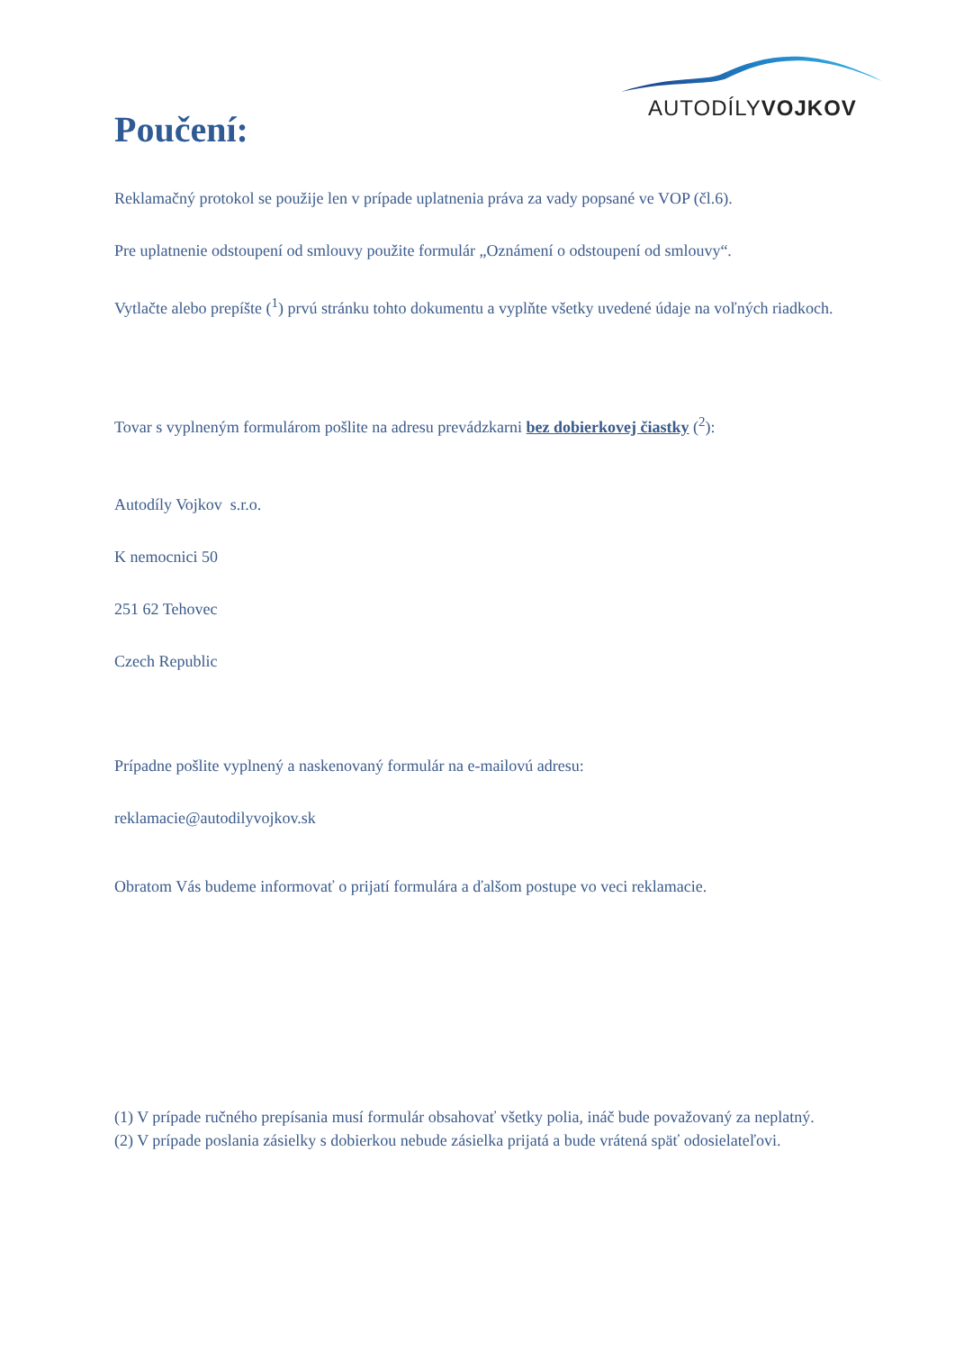AUTODÍLYVOJKOV
Poučení:
Reklamačný protokol se použije len v prípade uplatnenia práva za vady popsané ve VOP (čl.6).
Pre uplatnenie odstoupení od smlouvy použite formulár „Oznámení o odstoupení od smlouvy“.
Vytlačte alebo prepíšte (<sup>1</sup>) prvú stránku tohto dokumentu a vyplňte všetky uvedené údaje na voľných riadkoch.
Tovar s vyplneným formulárom pošlite na adresu prevádzkarni bez dobierkovej čiastky (<sup>2</sup>):
Autodíly Vojkov s.r.o.
K nemocnici 50
251 62 Tehovec
Czech Republic
Prípadne pošlite vyplnený a naskenovaný formulár na e-mailovú adresu:
reklamacie@autodilyvojkov.sk
Obratom Vás budeme informovať o prijatí formulára a ďalšom postupe vo veci reklamacie.
(1) V prípade ručného prepísania musí formulár obsahovať všetky polia, ináč bude považovaný za neplatný.
(2) V prípade poslania zásielky s dobierkou nebude zásielka prijatá a bude vrátená späť odosielateľovi.